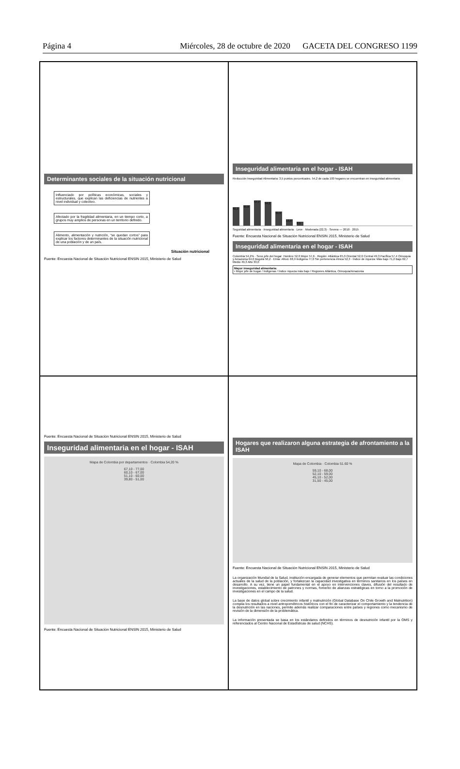Página 4 Miércoles, 28 de octubre de 2020 GACETA DEL CONGRESO 1199
Determinantes sociales de la situación nutricional
Influenciado por políticas económicas, sociales y estructurales, que explican las deficiencias de nutrientes a nivel individual y colectivo.
Afectado por la fragilidad alimentaria, en un tiempo corto, a grupos muy amplios de personas en un territorio definido.
Alimento, alimentación y nutrición, “se quedan cortos” para explicar los factores determinantes de la situación nutricional de una población y de un país.
Situación nutricional
Fuente: Encuesta Nacional de Situación Nutricional ENSIN 2015, Ministerio de Salud
Inseguridad alimentaria en el hogar - ISAH
Reducción Inseguridad Alimentaria: 3,5 puntos porcentuales. 54,2 de cada 100 hogares se encuentran en inseguridad alimentaria
42,3
45,8
57,7
54,2
31,9
13,8
8,5
Seguridad alimentaria · Inseguridad alimentaria · Leve · Moderada (22,3) · Severa — 2010 · 2015
Fuente: Encuesta Nacional de Situación Nutricional ENSIN 2015, Ministerio de Salud
Inseguridad alimentaria en el hogar - ISAH
Colombia 54,2% · Sexo jefe del hogar: Hombre 52,0 Mujer 57,6 · Región: Atlántica 65,0 Oriental 52,0 Central 49,3 Pacífica 57,4 Orinoquia y Amazonia 64,0 Bogotá 50,2 · Etnia: Afrod. 68,9 Indígena 77,0 Sin pertenencia étnica 52,3 · Índice de riqueza: Más bajo 71,2 Bajo 62,7 Medio 49,3 Alto 33,0
Mayor inseguridad alimentaria:
• Mujer jefe de hogar / Indígenas / Índice riqueza más bajo / Regiones Atlántica, Orinoquia/Amazonia
Fuente: Encuesta Nacional de Situación Nutricional ENSIN 2015, Ministerio de Salud
Inseguridad alimentaria en el hogar - ISAH
Mapa de Colombia por departamentos · Colombia 54,20 %
67,10 - 77,00
60,10 - 67,00
51,10 - 60,00
39,80 - 51,00
Fuente: Encuesta Nacional de Situación Nutricional ENSIN 2015, Ministerio de Salud
Hogares que realizaron alguna estrategia de afrontamiento a la ISAH
Mapa de Colombia · Colombia 51.60 %
59,10 - 68,00
52,10 - 59,00
45,10 - 52,00
31,50 - 45,00
Fuente: Encuesta Nacional de Situación Nutricional ENSIN 2015, Ministerio de Salud
La organización Mundial de la Salud, institución encargada de generar elementos que permitan evaluar las condiciones actuales de la salud de la población, y fortalezcan la capacidad investigativa en términos sanitarios en los países en desarrollo. A su vez, tiene un papel fundamental en el apoyo en intervenciones claves, difusión del resultado de investigaciones, establecimiento de patrones y normas, fomento de alianzas estratégicas en torno a la promoción de investigaciones en el campo de la salud.
La base de datos global sobre crecimiento infantil y malnutrición (Global Database On Chile Growth and Malnutrition) compila los resultados a nivel antropométricos históricos con el fin de caracterizar el comportamiento y la tendencia de la desnutrición en las naciones, permite además realizar comparaciones entre países y regiones como mecanismo de revisión de la dimensión de la problemática.
La información presentada se basa en los estándares definidos en términos de desnutrición infantil por la OMS y referenciados al Centro Nacional de Estadísticas de salud (NCHS).